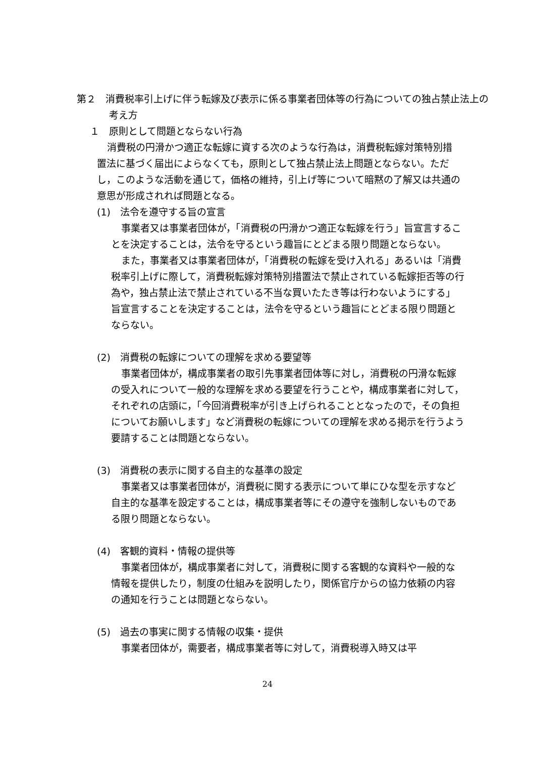第２　消費税率引上げに伴う転嫁及び表示に係る事業者団体等の行為についての独占禁止法上の考え方
１　原則として問題とならない行為
消費税の円滑かつ適正な転嫁に資する次のような行為は，消費税転嫁対策特別措置法に基づく届出によらなくても，原則として独占禁止法上問題とならない。ただし，このような活動を通じて，価格の維持，引上げ等について暗黙の了解又は共通の意思が形成されれば問題となる。
(1)　法令を遵守する旨の宣言
事業者又は事業者団体が，「消費税の円滑かつ適正な転嫁を行う」旨宣言することを決定することは，法令を守るという趣旨にとどまる限り問題とならない。
また，事業者又は事業者団体が，「消費税の転嫁を受け入れる」あるいは「消費税率引上げに際して，消費税転嫁対策特別措置法で禁止されている転嫁拒否等の行為や，独占禁止法で禁止されている不当な買いたたき等は行わないようにする」旨宣言することを決定することは，法令を守るという趣旨にとどまる限り問題とならない。
(2)　消費税の転嫁についての理解を求める要望等
事業者団体が，構成事業者の取引先事業者団体等に対し，消費税の円滑な転嫁の受入れについて一般的な理解を求める要望を行うことや，構成事業者に対して，それぞれの店頭に，「今回消費税率が引き上げられることとなったので，その負担についてお願いします」など消費税の転嫁についての理解を求める掲示を行うよう要請することは問題とならない。
(3)　消費税の表示に関する自主的な基準の設定
事業者又は事業者団体が，消費税に関する表示について単にひな型を示すなど自主的な基準を設定することは，構成事業者等にその遵守を強制しないものである限り問題とならない。
(4)　客観的資料・情報の提供等
事業者団体が，構成事業者に対して，消費税に関する客観的な資料や一般的な情報を提供したり，制度の仕組みを説明したり，関係官庁からの協力依頼の内容の通知を行うことは問題とならない。
(5)　過去の事実に関する情報の収集・提供
事業者団体が，需要者，構成事業者等に対して，消費税導入時又は平
24